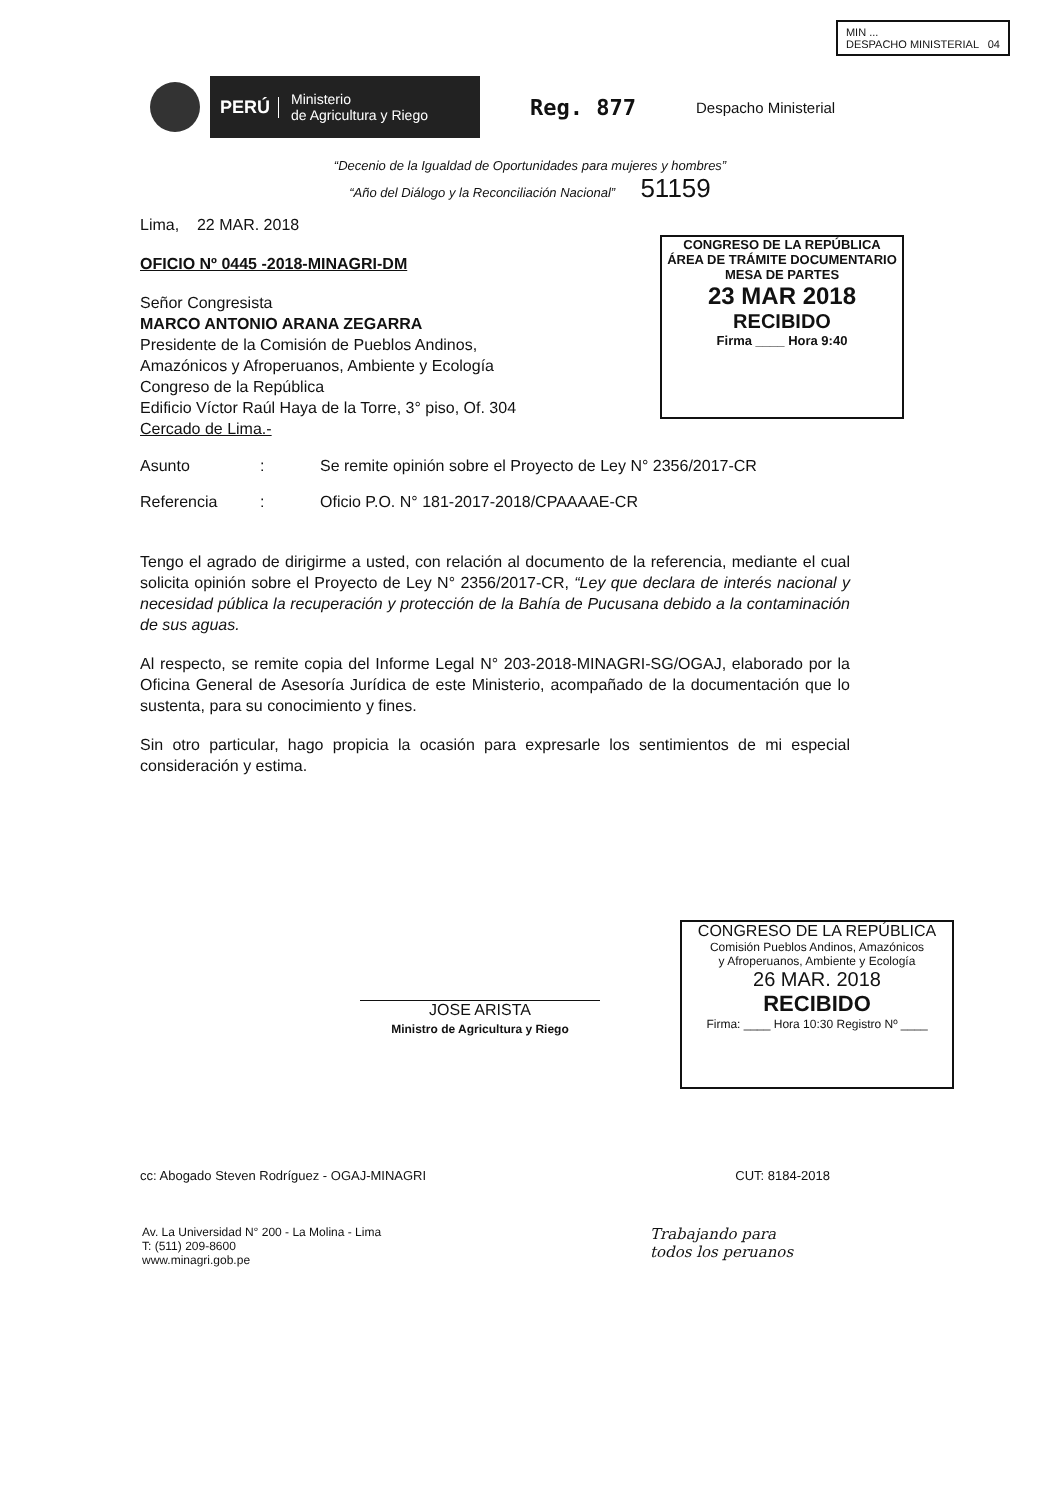MIN ...
DESPACHO MINISTERIAL 04
PERÚ Ministerio
de Agricultura y Riego
Reg. 877
Despacho Ministerial
“Decenio de la Igualdad de Oportunidades para mujeres y hombres”
“Año del Diálogo y la Reconciliación Nacional” 51159
CONGRESO DE LA REPÚBLICA
ÁREA DE TRÁMITE DOCUMENTARIO
MESA DE PARTES
23 MAR 2018
RECIBIDO
Firma ____ Hora 9:40
Lima, 22 MAR. 2018
OFICIO Nº 0445 -2018-MINAGRI-DM
Señor Congresista
MARCO ANTONIO ARANA ZEGARRA
Presidente de la Comisión de Pueblos Andinos,
Amazónicos y Afroperuanos, Ambiente y Ecología
Congreso de la República
Edificio Víctor Raúl Haya de la Torre, 3° piso, Of. 304
Cercado de Lima.-
Asunto: Se remite opinión sobre el Proyecto de Ley N° 2356/2017-CR
Referencia: Oficio P.O. N° 181-2017-2018/CPAAAAE-CR
Tengo el agrado de dirigirme a usted, con relación al documento de la referencia, mediante el cual solicita opinión sobre el Proyecto de Ley N° 2356/2017-CR, “Ley que declara de interés nacional y necesidad pública la recuperación y protección de la Bahía de Pucusana debido a la contaminación de sus aguas.
Al respecto, se remite copia del Informe Legal N° 203-2018-MINAGRI-SG/OGAJ, elaborado por la Oficina General de Asesoría Jurídica de este Ministerio, acompañado de la documentación que lo sustenta, para su conocimiento y fines.
Sin otro particular, hago propicia la ocasión para expresarle los sentimientos de mi especial consideración y estima.
JOSE ARISTA
Ministro de Agricultura y Riego
CONGRESO DE LA REPÚBLICA
Comisión Pueblos Andinos, Amazónicos
y Afroperuanos, Ambiente y Ecología
26 MAR. 2018
RECIBIDO
Firma: ____ Hora 10:30 Registro Nº ____
cc: Abogado Steven Rodríguez - OGAJ-MINAGRI CUT: 8184-2018
Av. La Universidad N° 200 - La Molina - Lima
T: (511) 209-8600
www.minagri.gob.pe
Trabajando para
todos los peruanos